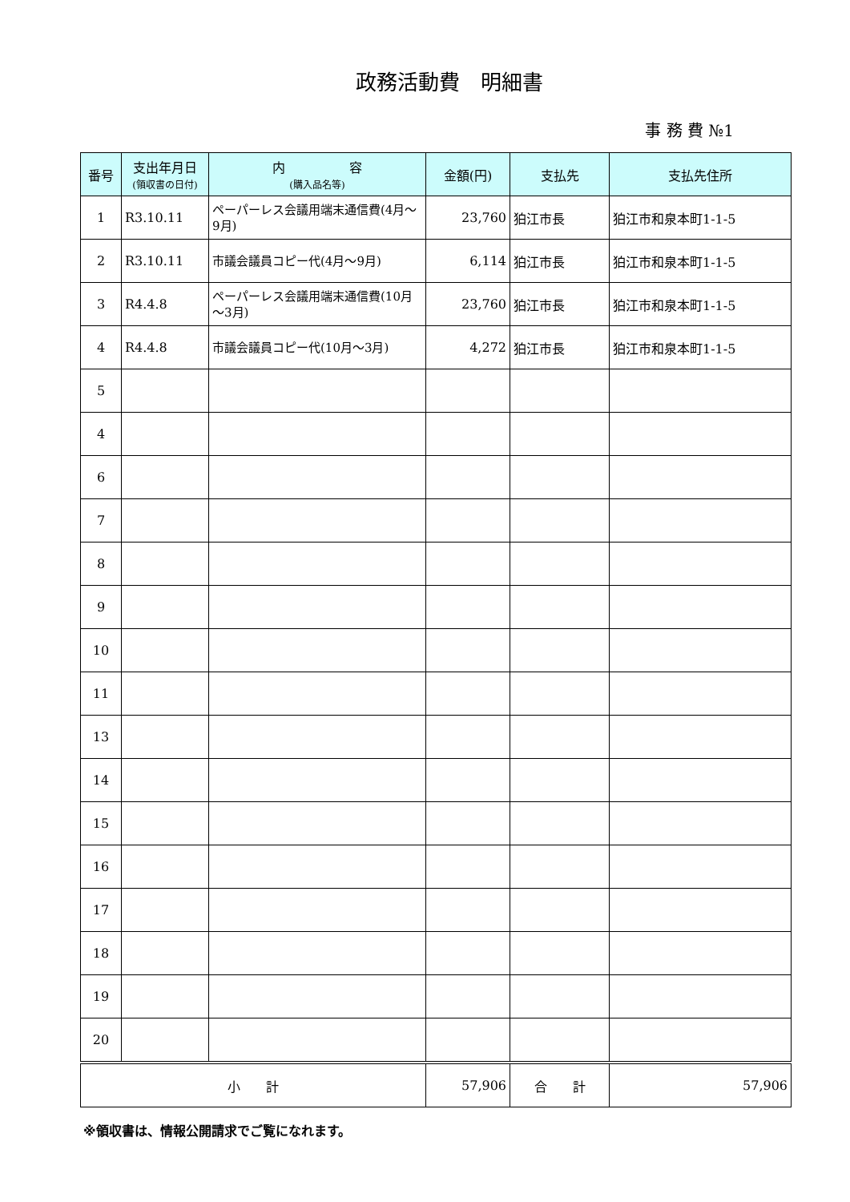政務活動費　明細書
事 務 費 №1
| 番号 | 支出年月日 (領収書の日付) | 内 容 (購入品名等) | 金額(円) | 支払先 | 支払先住所 |
| --- | --- | --- | --- | --- | --- |
| 1 | R3.10.11 | ペーパーレス会議用端末通信費(4月～9月) | 23,760 | 狛江市長 | 狛江市和泉本町1-1-5 |
| 2 | R3.10.11 | 市議会議員コピー代(4月～9月) | 6,114 | 狛江市長 | 狛江市和泉本町1-1-5 |
| 3 | R4.4.8 | ペーパーレス会議用端末通信費(10月～3月) | 23,760 | 狛江市長 | 狛江市和泉本町1-1-5 |
| 4 | R4.4.8 | 市議会議員コピー代(10月～3月) | 4,272 | 狛江市長 | 狛江市和泉本町1-1-5 |
| 5 | | | | | |
| 4 | | | | | |
| 6 | | | | | |
| 7 | | | | | |
| 8 | | | | | |
| 9 | | | | | |
| 10 | | | | | |
| 11 | | | | | |
| 13 | | | | | |
| 14 | | | | | |
| 15 | | | | | |
| 16 | | | | | |
| 17 | | | | | |
| 18 | | | | | |
| 19 | | | | | |
| 20 | | | | | |
| 小 計 | | | 57,906 | 合 計 | 57,906 |
※領収書は、情報公開請求でご覧になれます。